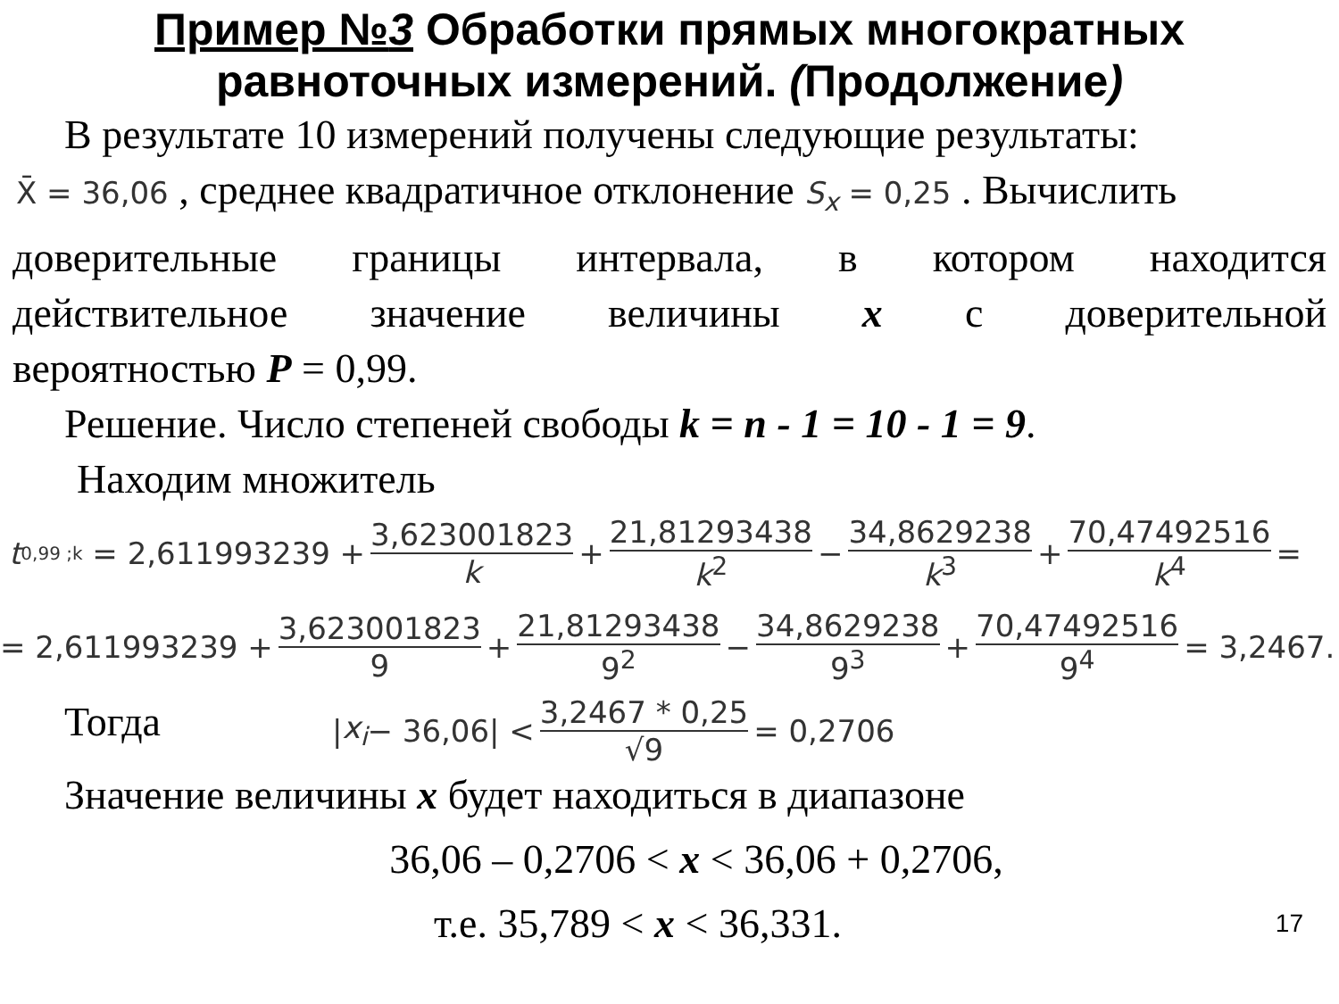Пример №3 Обработки прямых многократных
равноточных измерений. (Продолжение)
В результате 10 измерений получены следующие результаты:
X̄ = 36,06 , среднее квадратичное отклонение S<sub>x</sub> = 0,25 . Вычислить
доверительные границы интервала, в котором находится
действительное значение величины x с доверительной
вероятностью P = 0,99.
Решение. Число степеней свободы k = n - 1 = 10 - 1 = 9.
Находим множитель
t<sub>0,99 ;k</sub> = 2,611993239 + 3,623001823 k + 21,81293438 k<sup>2</sup> − 34,8629238 k<sup>3</sup> + 70,47492516 k<sup>4</sup> =
= 2,611993239 + 3,623001823 9 + 21,81293438 9<sup>2</sup> − 34,8629238 9<sup>3</sup> + 70,47492516 9<sup>4</sup> = 3,2467.
Тогда
| x<sub>i</sub> − 36,06| < 3,2467 * 0,25 √9 = 0,2706
Значение величины x будет находиться в диапазоне
36,06 – 0,2706 < x < 36,06 + 0,2706,
т.е. 35,789 < x < 36,331. 17